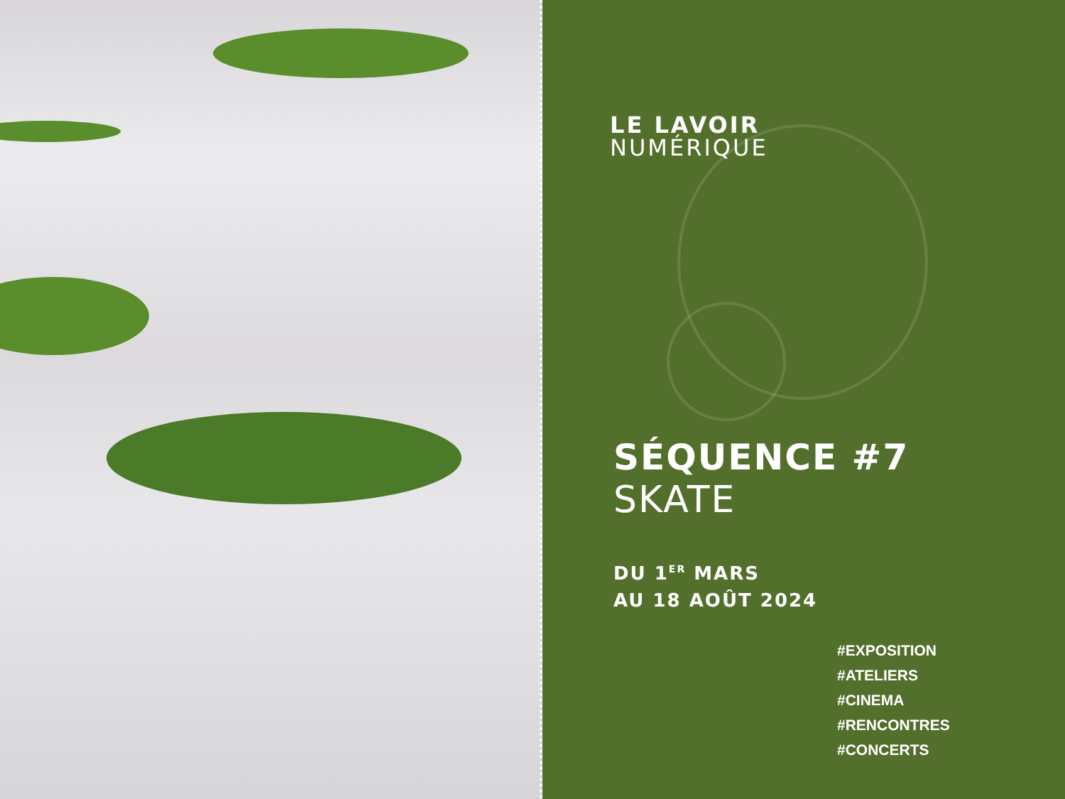LE LAVOIR
NUMÉRIQUE
SÉQUENCE #7
SKATE
DU 1<sup>ER</sup> MARS
AU 18 AOÛT 2024
#EXPOSITION
#ATELIERS
#CINEMA
#RENCONTRES
#CONCERTS